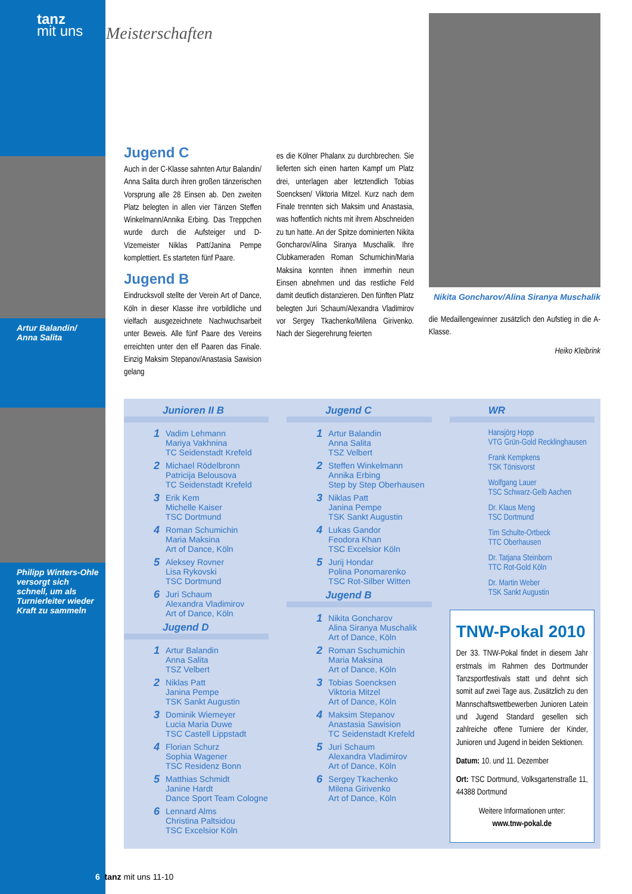tanz
mit uns
Artur Balandin/
Anna Salita
Philipp Winters-Ohle versorgt sich schnell, um als Turnierleiter wieder Kraft zu sammeln
Meisterschaften
Jugend C
Auch in der C-Klasse sahnten Artur Balandin/ Anna Salita durch ihren großen tänzerischen Vorsprung alle 28 Einsen ab. Den zweiten Platz belegten in allen vier Tänzen Steffen Winkelmann/Annika Erbing. Das Treppchen wurde durch die Aufsteiger und D-Vizemeister Niklas Patt/Janina Pempe komplettiert. Es starteten fünf Paare.
Jugend B
Eindrucksvoll stellte der Verein Art of Dance, Köln in dieser Klasse ihre vorbildliche und vielfach ausgezeichnete Nachwuchsarbeit unter Beweis. Alle fünf Paare des Vereins erreichten unter den elf Paaren das Finale. Einzig Maksim Stepanov/Anastasia Sawision gelang
es die Kölner Phalanx zu durchbrechen. Sie lieferten sich einen harten Kampf um Platz drei, unterlagen aber letztendlich Tobias Soencksen/ Viktoria Mitzel. Kurz nach dem Finale trennten sich Maksim und Anastasia, was hoffentlich nichts mit ihrem Abschneiden zu tun hatte. An der Spitze dominierten Nikita Goncharov/Alina Siranya Muschalik. Ihre Clubkameraden Roman Schumichin/Maria Maksina konnten ihnen immerhin neun Einsen abnehmen und das restliche Feld damit deutlich distanzieren. Den fünften Platz belegten Juri Schaum/Alexandra Vladimirov vor Sergey Tkachenko/Milena Girivenko. Nach der Siegerehrung feierten
Nikita Goncharov/Alina Siranya Muschalik
die Medaillengewinner zusätzlich den Aufstieg in die A-Klasse.
Heiko Kleibrink
Junioren II B
1 Vadim Lehmann
Mariya Vakhnina
TC Seidenstadt Krefeld
2 Michael Rödelbronn
Patricija Belousova
TC Seidenstadt Krefeld
3 Erik Kem
Michelle Kaiser
TSC Dortmund
4 Roman Schumichin
Maria Maksina
Art of Dance, Köln
5 Aleksey Rovner
Lisa Rykovski
TSC Dortmund
6 Juri Schaum
Alexandra Vladimirov
Art of Dance, Köln
Jugend D
1 Artur Balandin
Anna Salita
TSZ Velbert
2 Niklas Patt
Janina Pempe
TSK Sankt Augustin
3 Dominik Wiemeyer
Lucia Maria Duwe
TSC Castell Lippstadt
4 Florian Schurz
Sophia Wagener
TSC Residenz Bonn
5 Matthias Schmidt
Janine Hardt
Dance Sport Team Cologne
6 Lennard Alms
Christina Paltsidou
TSC Excelsior Köln
Jugend C
1 Artur Balandin
Anna Salita
TSZ Velbert
2 Steffen Winkelmann
Annika Erbing
Step by Step Oberhausen
3 Niklas Patt
Janina Pempe
TSK Sankt Augustin
4 Lukas Gandor
Feodora Khan
TSC Excelsior Köln
5 Jurij Hondar
Polina Ponomarenko
TSC Rot-Silber Witten
Jugend B
1 Nikita Goncharov
Alina Siranya Muschalik
Art of Dance, Köln
2 Roman Sschumichin
Maria Maksina
Art of Dance, Köln
3 Tobias Soencksen
Viktoria Mitzel
Art of Dance, Köln
4 Maksim Stepanov
Anastasia Sawision
TC Seidenstadt Krefeld
5 Juri Schaum
Alexandra Vladimirov
Art of Dance, Köln
6 Sergey Tkachenko
Milena Girivenko
Art of Dance, Köln
WR
Hansjörg Hopp
VTG Grün-Gold Recklinghausen
Frank Kempkens
TSK Tönisvorst
Wolfgang Lauer
TSC Schwarz-Gelb Aachen
Dr. Klaus Meng
TSC Dortmund
Tim Schulte-Ortbeck
TTC Oberhausen
Dr. Tatjana Steinborn
TTC Rot-Gold Köln
Dr. Martin Weber
TSK Sankt Augustin
TNW-Pokal 2010
Der 33. TNW-Pokal findet in diesem Jahr erstmals im Rahmen des Dortmunder Tanzsportfestivals statt und dehnt sich somit auf zwei Tage aus. Zusätzlich zu den Mannschaftswettbewerben Junioren Latein und Jugend Standard gesellen sich zahlreiche offene Turniere der Kinder, Junioren und Jugend in beiden Sektionen.
Datum: 10. und 11. Dezember
Ort: TSC Dortmund, Volksgartenstraße 11, 44388 Dortmund
Weitere Informationen unter:
www.tnw-pokal.de
6 tanz mit uns 11-10